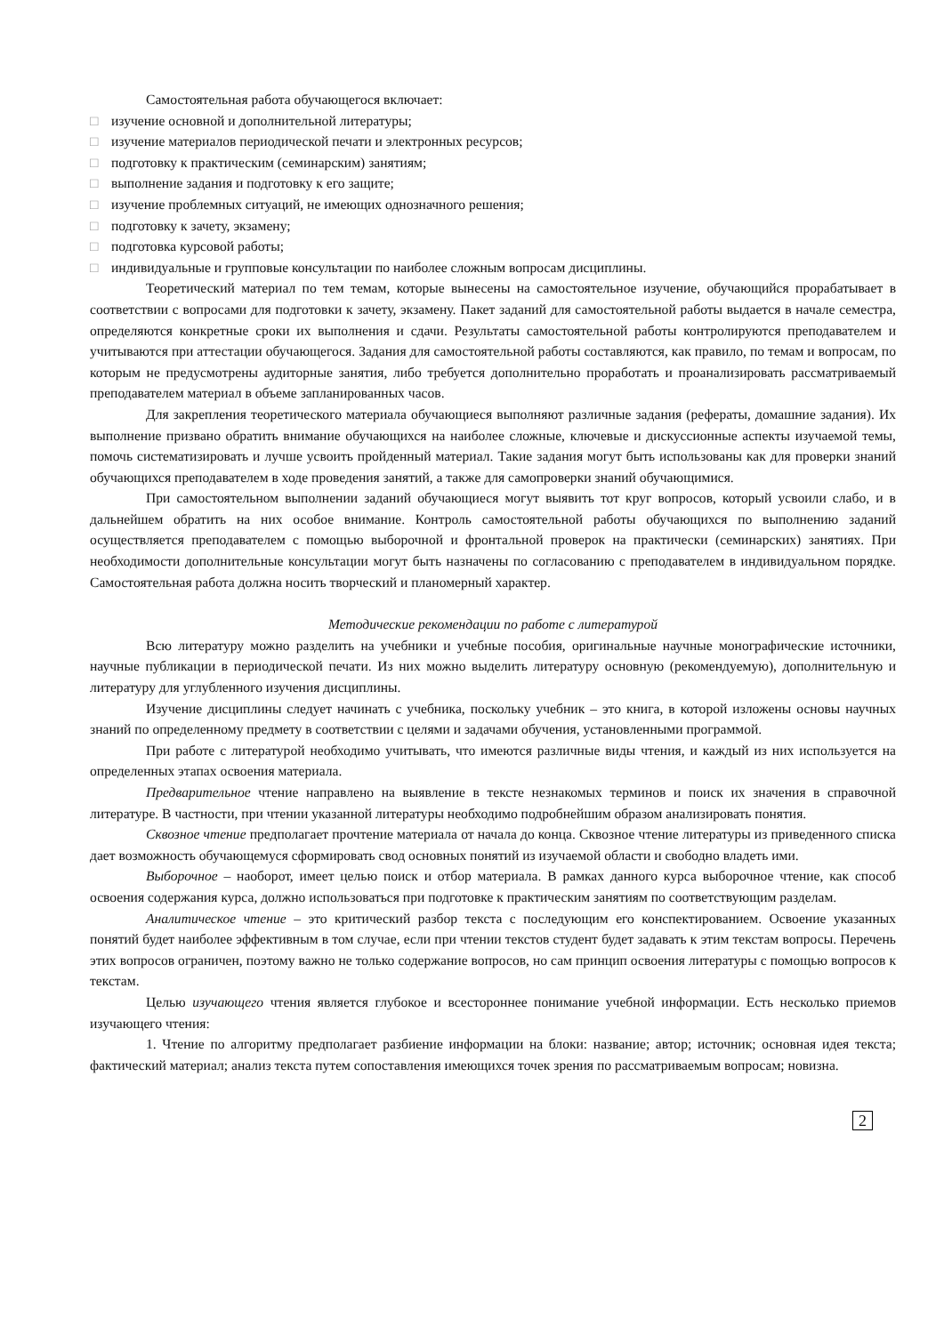Самостоятельная работа обучающегося включает:
□ изучение основной и дополнительной литературы;
□ изучение материалов периодической печати и электронных ресурсов;
□ подготовку к практическим (семинарским) занятиям;
□ выполнение задания и подготовку к его защите;
□ изучение проблемных ситуаций, не имеющих однозначного решения;
□ подготовку к зачету, экзамену;
□ подготовка курсовой работы;
□ индивидуальные и групповые консультации по наиболее сложным вопросам дисциплины.
Теоретический материал по тем темам, которые вынесены на самостоятельное изучение, обучающийся прорабатывает в соответствии с вопросами для подготовки к зачету, экзамену. Пакет заданий для самостоятельной работы выдается в начале семестра, определяются конкретные сроки их выполнения и сдачи. Результаты самостоятельной работы контролируются преподавателем и учитываются при аттестации обучающегося. Задания для самостоятельной работы составляются, как правило, по темам и вопросам, по которым не предусмотрены аудиторные занятия, либо требуется дополнительно проработать и проанализировать рассматриваемый преподавателем материал в объеме запланированных часов.
Для закрепления теоретического материала обучающиеся выполняют различные задания (рефераты, домашние задания). Их выполнение призвано обратить внимание обучающихся на наиболее сложные, ключевые и дискуссионные аспекты изучаемой темы, помочь систематизировать и лучше усвоить пройденный материал. Такие задания могут быть использованы как для проверки знаний обучающихся преподавателем в ходе проведения занятий, а также для самопроверки знаний обучающимися.
При самостоятельном выполнении заданий обучающиеся могут выявить тот круг вопросов, который усвоили слабо, и в дальнейшем обратить на них особое внимание. Контроль самостоятельной работы обучающихся по выполнению заданий осуществляется преподавателем с помощью выборочной и фронтальной проверок на практически (семинарских) занятиях. При необходимости дополнительные консультации могут быть назначены по согласованию с преподавателем в индивидуальном порядке. Самостоятельная работа должна носить творческий и планомерный характер.
Методические рекомендации по работе с литературой
Всю литературу можно разделить на учебники и учебные пособия, оригинальные научные монографические источники, научные публикации в периодической печати. Из них можно выделить литературу основную (рекомендуемую), дополнительную и литературу для углубленного изучения дисциплины.
Изучение дисциплины следует начинать с учебника, поскольку учебник – это книга, в которой изложены основы научных знаний по определенному предмету в соответствии с целями и задачами обучения, установленными программой.
При работе с литературой необходимо учитывать, что имеются различные виды чтения, и каждый из них используется на определенных этапах освоения материала.
Предварительное чтение направлено на выявление в тексте незнакомых терминов и поиск их значения в справочной литературе. В частности, при чтении указанной литературы необходимо подробнейшим образом анализировать понятия.
Сквозное чтение предполагает прочтение материала от начала до конца. Сквозное чтение литературы из приведенного списка дает возможность обучающемуся сформировать свод основных понятий из изучаемой области и свободно владеть ими.
Выборочное – наоборот, имеет целью поиск и отбор материала. В рамках данного курса выборочное чтение, как способ освоения содержания курса, должно использоваться при подготовке к практическим занятиям по соответствующим разделам.
Аналитическое чтение – это критический разбор текста с последующим его конспектированием. Освоение указанных понятий будет наиболее эффективным в том случае, если при чтении текстов студент будет задавать к этим текстам вопросы. Перечень этих вопросов ограничен, поэтому важно не только содержание вопросов, но сам принцип освоения литературы с помощью вопросов к текстам.
Целью изучающего чтения является глубокое и всестороннее понимание учебной информации. Есть несколько приемов изучающего чтения:
1. Чтение по алгоритму предполагает разбиение информации на блоки: название; автор; источник; основная идея текста; фактический материал; анализ текста путем сопоставления имеющихся точек зрения по рассматриваемым вопросам; новизна.
2